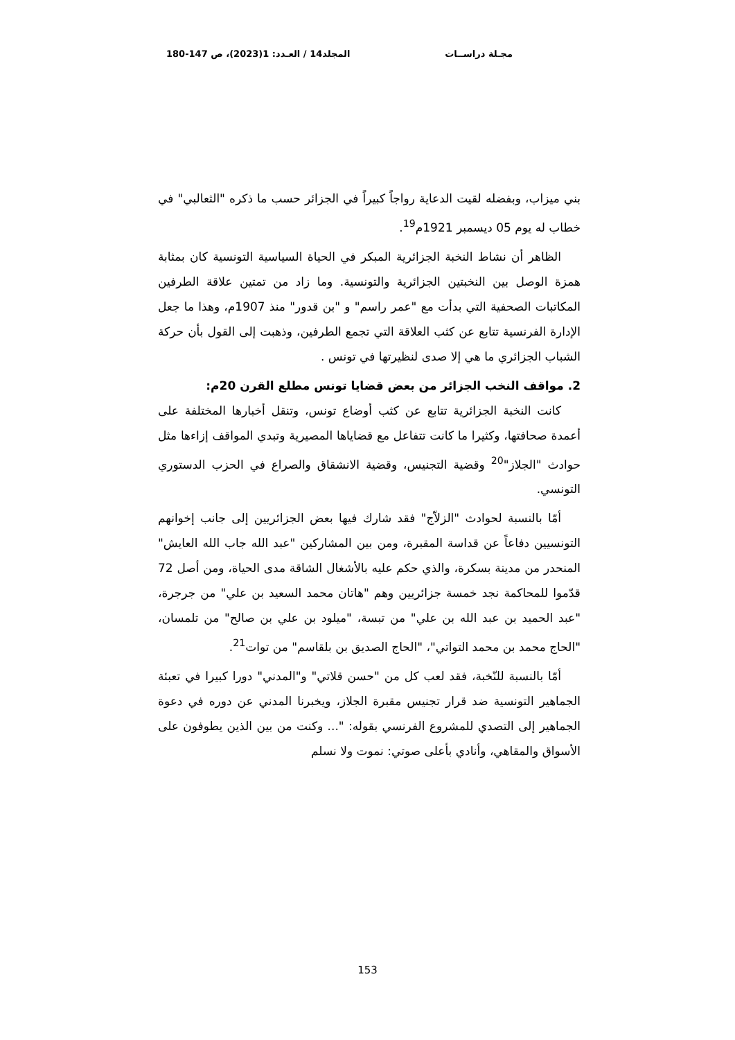مجـلة دراســات المجلد14 / العـدد: 1(2023)، ص 147-180
بني ميزاب، وبفضله لقيت الدعاية رواجاً كبيراً في الجزائر حسب ما ذكره "الثعالبي" في خطاب له يوم 05 ديسمبر 1921م<sup>19</sup>.
الظاهر أن نشاط النخبة الجزائرية المبكر في الحياة السياسية التونسية كان بمثابة همزة الوصل بين النخبتين الجزائرية والتونسية. وما زاد من تمتين علاقة الطرفين المكاتبات الصحفية التي بدأت مع "عمر راسم" و "بن قدور" منذ 1907م، وهذا ما جعل الإدارة الفرنسية تتابع عن كثب العلاقة التي تجمع الطرفين، وذهبت إلى القول بأن حركة الشباب الجزائري ما هي إلا صدى لنظيرتها في تونس .
2. مواقف النخب الجزائر من بعض قضايا تونس مطلع القرن 20م:
كانت النخبة الجزائرية تتابع عن كثب أوضاع تونس، وتنقل أخبارها المختلفة على أعمدة صحافتها، وكثيرا ما كانت تتفاعل مع قضاياها المصيرية وتبدي المواقف إزاءها مثل حوادث "الجلاز"<sup>20</sup> وقضية التجنيس، وقضية الانشقاق والصراع في الحزب الدستوري التونسي.
أمّا بالنسبة لحوادث "الزلاّج" فقد شارك فيها بعض الجزائريين إلى جانب إخوانهم التونسيين دفاعاً عن قداسة المقبرة، ومن بين المشاركين "عبد الله جاب الله العايش" المنحدر من مدينة بسكرة، والذي حكم عليه بالأشغال الشاقة مدى الحياة، ومن أصل 72 قدّموا للمحاكمة نجد خمسة جزائريين وهم "هاتان محمد السعيد بن علي" من جرجرة، "عبد الحميد بن عبد الله بن علي" من تبسة، "ميلود بن علي بن صالح" من تلمسان، "الحاج محمد بن محمد التواتي"، "الحاج الصديق بن بلقاسم" من توات<sup>21</sup>.
أمّا بالنسبة للنّخبة، فقد لعب كل من "حسن قلاتي" و"المدني" دورا كبيرا في تعبئة الجماهير التونسية ضد قرار تجنيس مقبرة الجلاز، ويخبرنا المدني عن دوره في دعوة الجماهير إلى التصدي للمشروع الفرنسي بقوله: "... وكنت من بين الذين يطوفون على الأسواق والمقاهي، وأنادي بأعلى صوتي: نموت ولا نسلم
153